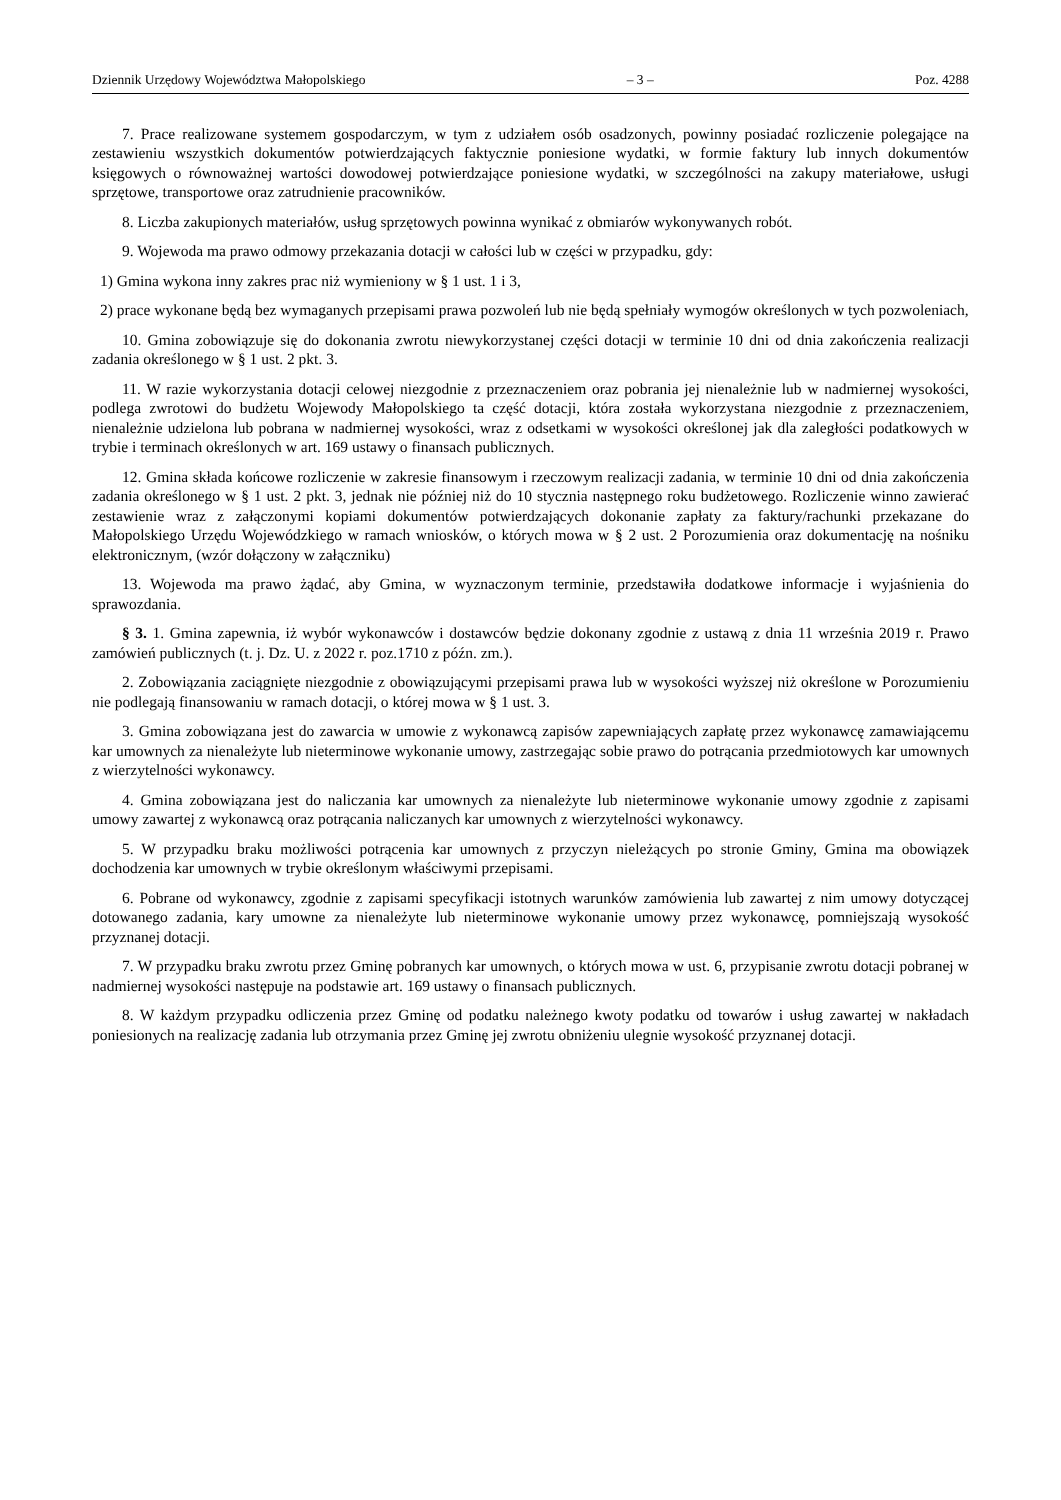Dziennik Urzędowy Województwa Małopolskiego – 3 – Poz. 4288
7. Prace realizowane systemem gospodarczym, w tym z udziałem osób osadzonych, powinny posiadać rozliczenie polegające na zestawieniu wszystkich dokumentów potwierdzających faktycznie poniesione wydatki, w formie faktury lub innych dokumentów księgowych o równoważnej wartości dowodowej potwierdzające poniesione wydatki, w szczególności na zakupy materiałowe, usługi sprzętowe, transportowe oraz zatrudnienie pracowników.
8. Liczba zakupionych materiałów, usług sprzętowych powinna wynikać z obmiarów wykonywanych robót.
9. Wojewoda ma prawo odmowy przekazania dotacji w całości lub w części w przypadku, gdy:
1) Gmina wykona inny zakres prac niż wymieniony w § 1 ust. 1 i 3,
2) prace wykonane będą bez wymaganych przepisami prawa pozwoleń lub nie będą spełniały wymogów określonych w tych pozwoleniach,
10. Gmina zobowiązuje się do dokonania zwrotu niewykorzystanej części dotacji w terminie 10 dni od dnia zakończenia realizacji zadania określonego w § 1 ust. 2 pkt. 3.
11. W razie wykorzystania dotacji celowej niezgodnie z przeznaczeniem oraz pobrania jej nienależnie lub w nadmiernej wysokości, podlega zwrotowi do budżetu Wojewody Małopolskiego ta część dotacji, która została wykorzystana niezgodnie z przeznaczeniem, nienależnie udzielona lub pobrana w nadmiernej wysokości, wraz z odsetkami w wysokości określonej jak dla zaległości podatkowych w trybie i terminach określonych w art. 169 ustawy o finansach publicznych.
12. Gmina składa końcowe rozliczenie w zakresie finansowym i rzeczowym realizacji zadania, w terminie 10 dni od dnia zakończenia zadania określonego w § 1 ust. 2 pkt. 3, jednak nie później niż do 10 stycznia następnego roku budżetowego. Rozliczenie winno zawierać zestawienie wraz z załączonymi kopiami dokumentów potwierdzających dokonanie zapłaty za faktury/rachunki przekazane do Małopolskiego Urzędu Wojewódzkiego w ramach wniosków, o których mowa w § 2 ust. 2 Porozumienia oraz dokumentację na nośniku elektronicznym, (wzór dołączony w załączniku)
13. Wojewoda ma prawo żądać, aby Gmina, w wyznaczonym terminie, przedstawiła dodatkowe informacje i wyjaśnienia do sprawozdania.
§ 3. 1. Gmina zapewnia, iż wybór wykonawców i dostawców będzie dokonany zgodnie z ustawą z dnia 11 września 2019 r. Prawo zamówień publicznych (t. j. Dz. U. z 2022 r. poz.1710 z późn. zm.).
2. Zobowiązania zaciągnięte niezgodnie z obowiązującymi przepisami prawa lub w wysokości wyższej niż określone w Porozumieniu nie podlegają finansowaniu w ramach dotacji, o której mowa w § 1 ust. 3.
3. Gmina zobowiązana jest do zawarcia w umowie z wykonawcą zapisów zapewniających zapłatę przez wykonawcę zamawiającemu kar umownych za nienależyte lub nieterminowe wykonanie umowy, zastrzegając sobie prawo do potrącania przedmiotowych kar umownych z wierzytelności wykonawcy.
4. Gmina zobowiązana jest do naliczania kar umownych za nienależyte lub nieterminowe wykonanie umowy zgodnie z zapisami umowy zawartej z wykonawcą oraz potrącania naliczanych kar umownych z wierzytelności wykonawcy.
5. W przypadku braku możliwości potrącenia kar umownych z przyczyn nieleżących po stronie Gminy, Gmina ma obowiązek dochodzenia kar umownych w trybie określonym właściwymi przepisami.
6. Pobrane od wykonawcy, zgodnie z zapisami specyfikacji istotnych warunków zamówienia lub zawartej z nim umowy dotyczącej dotowanego zadania, kary umowne za nienależyte lub nieterminowe wykonanie umowy przez wykonawcę, pomniejszają wysokość przyznanej dotacji.
7. W przypadku braku zwrotu przez Gminę pobranych kar umownych, o których mowa w ust. 6, przypisanie zwrotu dotacji pobranej w nadmiernej wysokości następuje na podstawie art. 169 ustawy o finansach publicznych.
8. W każdym przypadku odliczenia przez Gminę od podatku należnego kwoty podatku od towarów i usług zawartej w nakładach poniesionych na realizację zadania lub otrzymania przez Gminę jej zwrotu obniżeniu ulegnie wysokość przyznanej dotacji.